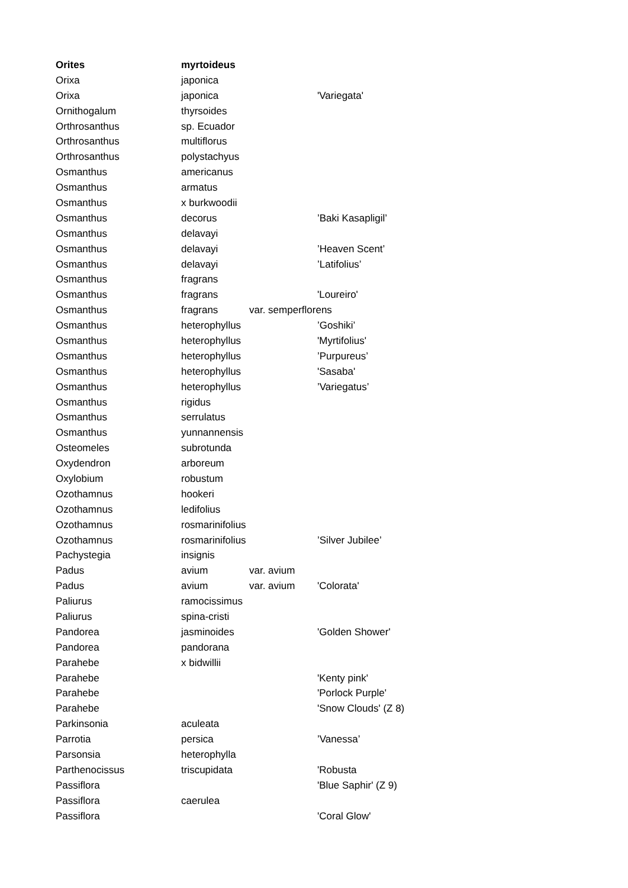| Orites | myrtoideus | | |
| --- | --- | --- | --- |
| Orixa | japonica | | |
| Orixa | japonica | | 'Variegata' |
| Ornithogalum | thyrsoides | | |
| Orthrosanthus | sp. Ecuador | | |
| Orthrosanthus | multiflorus | | |
| Orthrosanthus | polystachyus | | |
| Osmanthus | americanus | | |
| Osmanthus | armatus | | |
| Osmanthus | x burkwoodii | | |
| Osmanthus | decorus | | ’Baki Kasapligil’ |
| Osmanthus | delavayi | | |
| Osmanthus | delavayi | | ’Heaven Scent’ |
| Osmanthus | delavayi | | ’Latifolius’ |
| Osmanthus | fragrans | | |
| Osmanthus | fragrans | | 'Loureiro' |
| Osmanthus | fragrans | var. semperflorens | |
| Osmanthus | heterophyllus | | ’Goshiki’ |
| Osmanthus | heterophyllus | | 'Myrtifolius' |
| Osmanthus | heterophyllus | | ’Purpureus’ |
| Osmanthus | heterophyllus | | 'Sasaba' |
| Osmanthus | heterophyllus | | ’Variegatus’ |
| Osmanthus | rigidus | | |
| Osmanthus | serrulatus | | |
| Osmanthus | yunnannensis | | |
| Osteomeles | subrotunda | | |
| Oxydendron | arboreum | | |
| Oxylobium | robustum | | |
| Ozothamnus | hookeri | | |
| Ozothamnus | ledifolius | | |
| Ozothamnus | rosmarinifolius | | |
| Ozothamnus | rosmarinifolius | | ’Silver Jubilee’ |
| Pachystegia | insignis | | |
| Padus | avium | var. avium | |
| Padus | avium | var. avium | 'Colorata' |
| Paliurus | ramocissimus | | |
| Paliurus | spina-cristi | | |
| Pandorea | jasminoides | | 'Golden Shower' |
| Pandorea | pandorana | | |
| Parahebe | x bidwillii | | |
| Parahebe | | | 'Kenty pink' |
| Parahebe | | | 'Porlock Purple' |
| Parahebe | | | 'Snow Clouds' (Z 8) |
| Parkinsonia | aculeata | | |
| Parrotia | persica | | ’Vanessa’ |
| Parsonsia | heterophylla | | |
| Parthenocissus | triscupidata | | 'Robusta |
| Passiflora | | | 'Blue Saphir' (Z 9) |
| Passiflora | caerulea | | |
| Passiflora | | | 'Coral Glow' |